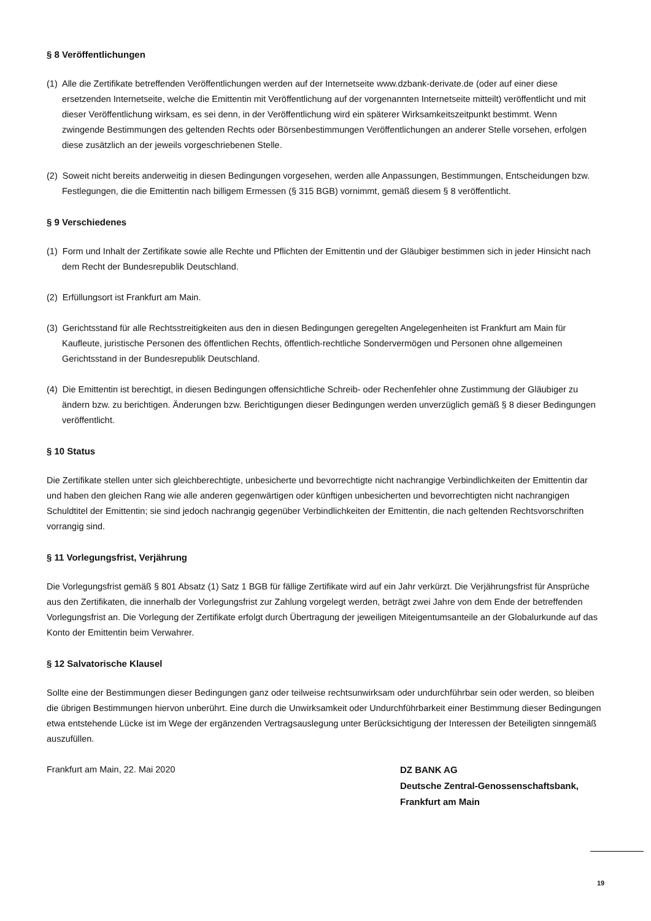§ 8 Veröffentlichungen
(1) Alle die Zertifikate betreffenden Veröffentlichungen werden auf der Internetseite www.dzbank-derivate.de (oder auf einer diese ersetzenden Internetseite, welche die Emittentin mit Veröffentlichung auf der vorgenannten Internetseite mitteilt) veröffentlicht und mit dieser Veröffentlichung wirksam, es sei denn, in der Veröffentlichung wird ein späterer Wirksamkeitszeitpunkt bestimmt. Wenn zwingende Bestimmungen des geltenden Rechts oder Börsenbestimmungen Veröffentlichungen an anderer Stelle vorsehen, erfolgen diese zusätzlich an der jeweils vorgeschriebenen Stelle.
(2) Soweit nicht bereits anderweitig in diesen Bedingungen vorgesehen, werden alle Anpassungen, Bestimmungen, Entscheidungen bzw. Festlegungen, die die Emittentin nach billigem Ermessen (§ 315 BGB) vornimmt, gemäß diesem § 8 veröffentlicht.
§ 9 Verschiedenes
(1) Form und Inhalt der Zertifikate sowie alle Rechte und Pflichten der Emittentin und der Gläubiger bestimmen sich in jeder Hinsicht nach dem Recht der Bundesrepublik Deutschland.
(2) Erfüllungsort ist Frankfurt am Main.
(3) Gerichtsstand für alle Rechtsstreitigkeiten aus den in diesen Bedingungen geregelten Angelegenheiten ist Frankfurt am Main für Kaufleute, juristische Personen des öffentlichen Rechts, öffentlich-rechtliche Sondervermögen und Personen ohne allgemeinen Gerichtsstand in der Bundesrepublik Deutschland.
(4) Die Emittentin ist berechtigt, in diesen Bedingungen offensichtliche Schreib- oder Rechenfehler ohne Zustimmung der Gläubiger zu ändern bzw. zu berichtigen. Änderungen bzw. Berichtigungen dieser Bedingungen werden unverzüglich gemäß § 8 dieser Bedingungen veröffentlicht.
§ 10 Status
Die Zertifikate stellen unter sich gleichberechtigte, unbesicherte und bevorrechtigte nicht nachrangige Verbindlichkeiten der Emittentin dar und haben den gleichen Rang wie alle anderen gegenwärtigen oder künftigen unbesicherten und bevorrechtigten nicht nachrangigen Schuldtitel der Emittentin; sie sind jedoch nachrangig gegenüber Verbindlichkeiten der Emittentin, die nach geltenden Rechtsvorschriften vorrangig sind.
§ 11 Vorlegungsfrist, Verjährung
Die Vorlegungsfrist gemäß § 801 Absatz (1) Satz 1 BGB für fällige Zertifikate wird auf ein Jahr verkürzt. Die Verjährungsfrist für Ansprüche aus den Zertifikaten, die innerhalb der Vorlegungsfrist zur Zahlung vorgelegt werden, beträgt zwei Jahre von dem Ende der betreffenden Vorlegungsfrist an. Die Vorlegung der Zertifikate erfolgt durch Übertragung der jeweiligen Miteigentumsanteile an der Globalurkunde auf das Konto der Emittentin beim Verwahrer.
§ 12 Salvatorische Klausel
Sollte eine der Bestimmungen dieser Bedingungen ganz oder teilweise rechtsunwirksam oder undurchführbar sein oder werden, so bleiben die übrigen Bestimmungen hiervon unberührt. Eine durch die Unwirksamkeit oder Undurchführbarkeit einer Bestimmung dieser Bedingungen etwa entstehende Lücke ist im Wege der ergänzenden Vertragsauslegung unter Berücksichtigung der Interessen der Beteiligten sinngemäß auszufüllen.
Frankfurt am Main, 22. Mai 2020 DZ BANK AG
Deutsche Zentral-Genossenschaftsbank,
Frankfurt am Main
19